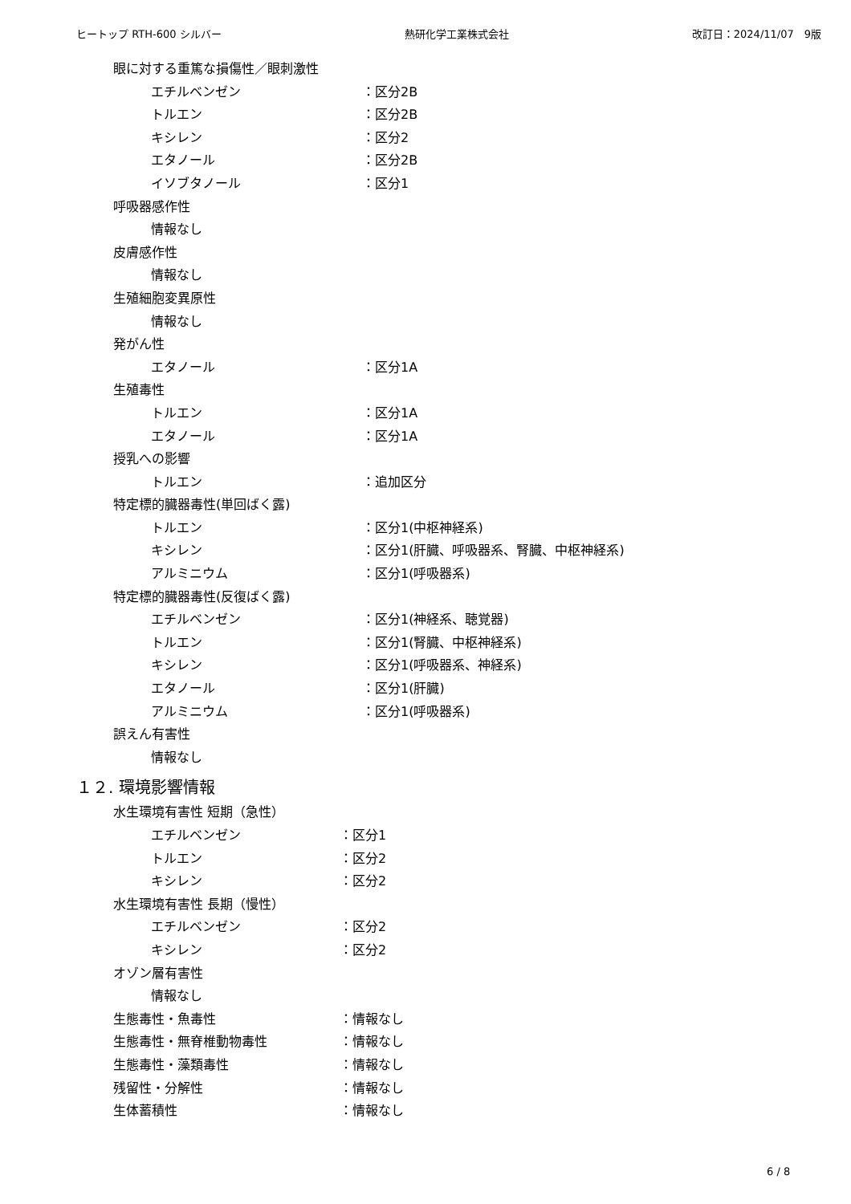ヒートップ RTH-600 シルバー 熱研化学工業株式会社 改訂日：2024/11/07　9版
眼に対する重篤な損傷性／眼刺激性
エチルベンゼン ：区分2B
トルエン ：区分2B
キシレン ：区分2
エタノール ：区分2B
イソブタノール ：区分1
呼吸器感作性
情報なし
皮膚感作性
情報なし
生殖細胞変異原性
情報なし
発がん性
エタノール ：区分1A
生殖毒性
トルエン ：区分1A
エタノール ：区分1A
授乳への影響
トルエン ：追加区分
特定標的臓器毒性(単回ばく露)
トルエン ：区分1(中枢神経系)
キシレン ：区分1(肝臓、呼吸器系、腎臓、中枢神経系)
アルミニウム ：区分1(呼吸器系)
特定標的臓器毒性(反復ばく露)
エチルベンゼン ：区分1(神経系、聴覚器)
トルエン ：区分1(腎臓、中枢神経系)
キシレン ：区分1(呼吸器系、神経系)
エタノール ：区分1(肝臓)
アルミニウム ：区分1(呼吸器系)
誤えん有害性
情報なし
１２. 環境影響情報
水生環境有害性 短期（急性）
エチルベンゼン ：区分1
トルエン ：区分2
キシレン ：区分2
水生環境有害性 長期（慢性）
エチルベンゼン ：区分2
キシレン ：区分2
オゾン層有害性
情報なし
生態毒性・魚毒性 ：情報なし
生態毒性・無脊椎動物毒性 ：情報なし
生態毒性・藻類毒性 ：情報なし
残留性・分解性 ：情報なし
生体蓄積性 ：情報なし
6 / 8